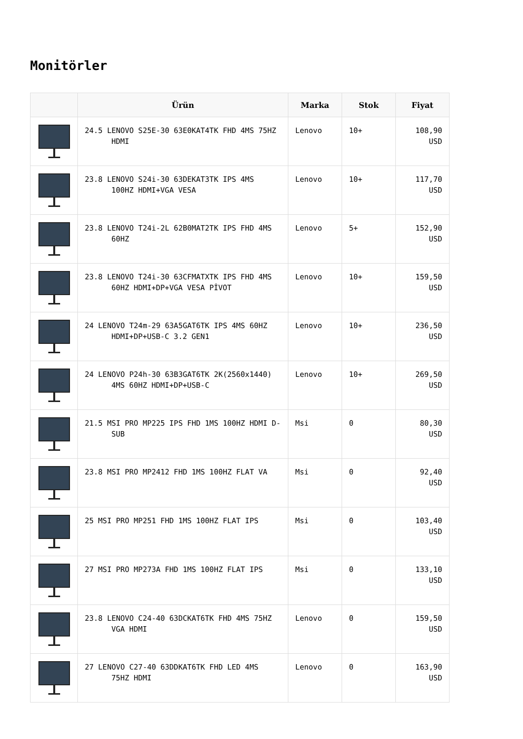Monitörler
| | Ürün | Marka | Stok | Fiyat |
| --- | --- | --- | --- | --- |
| | 24.5 LENOVO S25E-30 63E0KAT4TK FHD 4MS 75HZ HDMI | Lenovo | 10+ | 108,90 USD |
| | 23.8 LENOVO S24i-30 63DEKAT3TK IPS 4MS 100HZ HDMI+VGA VESA | Lenovo | 10+ | 117,70 USD |
| | 23.8 LENOVO T24i-2L 62B0MAT2TK IPS FHD 4MS 60HZ | Lenovo | 5+ | 152,90 USD |
| | 23.8 LENOVO T24i-30 63CFMATXTK IPS FHD 4MS 60HZ HDMI+DP+VGA VESA PİVOT | Lenovo | 10+ | 159,50 USD |
| | 24 LENOVO T24m-29 63A5GAT6TK IPS 4MS 60HZ HDMI+DP+USB-C 3.2 GEN1 | Lenovo | 10+ | 236,50 USD |
| | 24 LENOVO P24h-30 63B3GAT6TK 2K(2560x1440) 4MS 60HZ HDMI+DP+USB-C | Lenovo | 10+ | 269,50 USD |
| | 21.5 MSI PRO MP225 IPS FHD 1MS 100HZ HDMI D- SUB | Msi | 0 | 80,30 USD |
| | 23.8 MSI PRO MP2412 FHD 1MS 100HZ FLAT VA | Msi | 0 | 92,40 USD |
| | 25 MSI PRO MP251 FHD 1MS 100HZ FLAT IPS | Msi | 0 | 103,40 USD |
| | 27 MSI PRO MP273A FHD 1MS 100HZ FLAT IPS | Msi | 0 | 133,10 USD |
| | 23.8 LENOVO C24-40 63DCKAT6TK FHD 4MS 75HZ VGA HDMI | Lenovo | 0 | 159,50 USD |
| | 27 LENOVO C27-40 63DDKAT6TK FHD LED 4MS 75HZ HDMI | Lenovo | 0 | 163,90 USD |